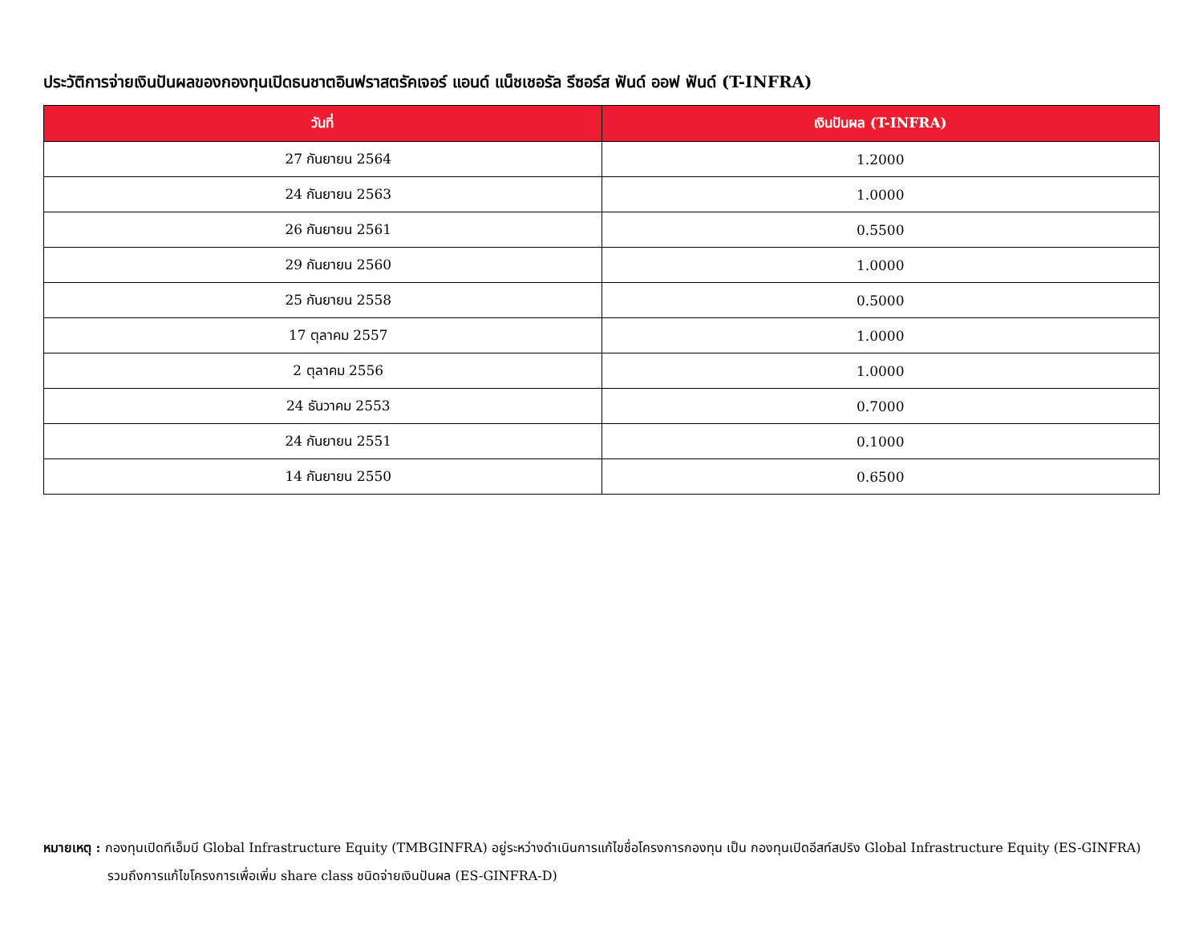ประวัติการจ่ายเงินปันผลของกองทุนเปิดธนชาตอินฟราสตรัคเจอร์ แอนด์ แน็ชเชอรัล รีซอร์ส ฟันด์ ออฟ ฟันด์ (T-INFRA)
| วันที่ | เงินปันผล (T-INFRA) |
| --- | --- |
| 27 กันยายน 2564 | 1.2000 |
| 24 กันยายน 2563 | 1.0000 |
| 26 กันยายน 2561 | 0.5500 |
| 29 กันยายน 2560 | 1.0000 |
| 25 กันยายน 2558 | 0.5000 |
| 17 ตุลาคม 2557 | 1.0000 |
| 2 ตุลาคม 2556 | 1.0000 |
| 24 ธันวาคม 2553 | 0.7000 |
| 24 กันยายน 2551 | 0.1000 |
| 14 กันยายน 2550 | 0.6500 |
หมายเหตุ : กองทุนเปิดทีเอ็มบี Global Infrastructure Equity (TMBGINFRA) อยู่ระหว่างดำเนินการแก้ไขชื่อโครงการกองทุน เป็น กองทุนเปิดอีสท์สปริง Global Infrastructure Equity (ES-GINFRA)
รวมถึงการแก้ไขโครงการเพื่อเพิ่ม share class ชนิดจ่ายเงินปันผล (ES-GINFRA-D)